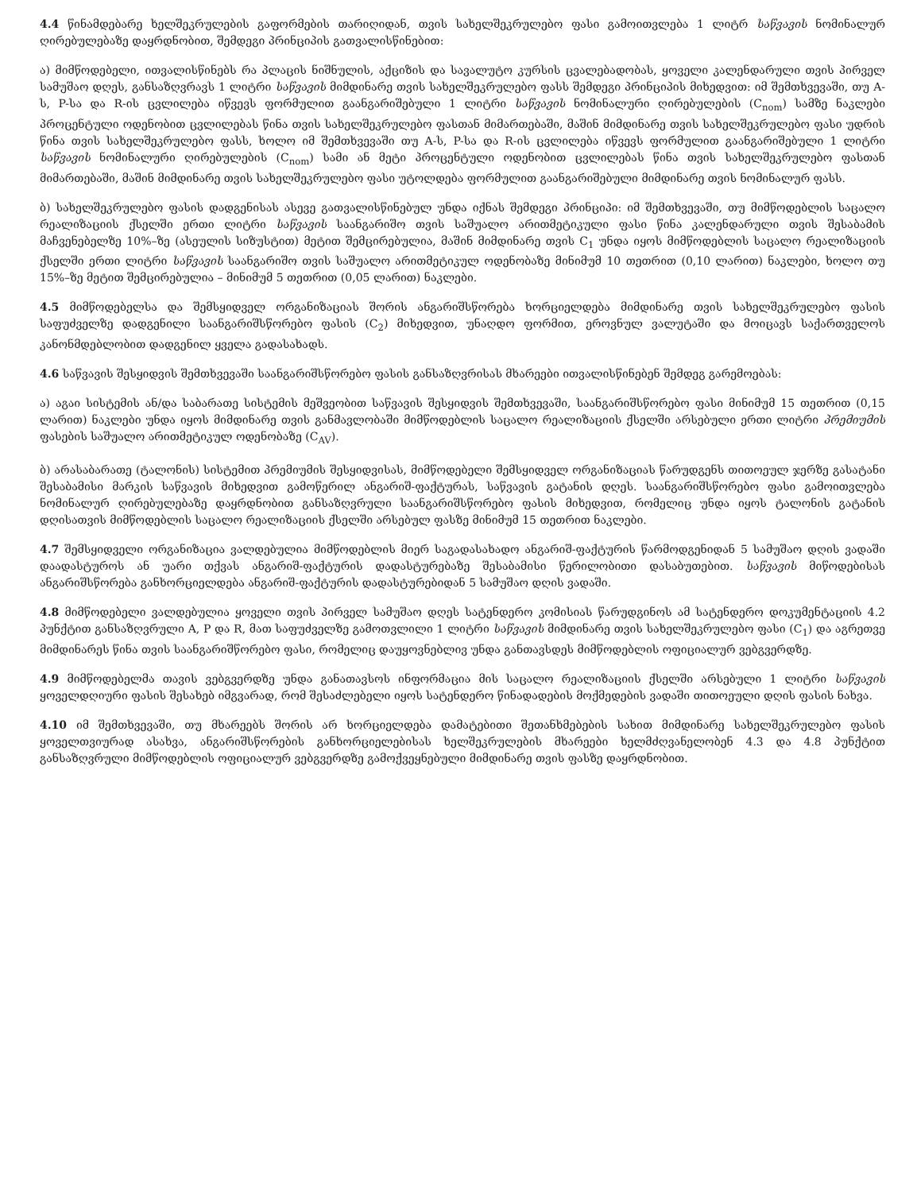4.4 წინამდებარე ხელშეკრულების გაფორმების თარიღიდან, თვის სახელშეკრულებო ფასი გამოითვლება 1 ლიტრ საწვავის ნომინალურ ღირებულებაზე დაყრდნობით, შემდეგი პრინციპის გათვალისწინებით:
ა) მიმწოდებელი, ითვალისწინებს რა პლაცის ნიშნულის, აქციზის და სავალუტო კურსის ცვალებადობას, ყოველი კალენდარული თვის პირველ სამუშაო დღეს, განსაზღვრავს 1 ლიტრი საწვავის მიმდინარე თვის სახელშეკრულებო ფასს შემდეგი პრინციპის მიხედვით: იმ შემთხვევაში, თუ A-ს, P-სა და R-ის ცვლილება იწვევს ფორმულით გაანგარიშებული 1 ლიტრი საწვავის ნომინალური ღირებულების (C<sub>nom</sub>) სამზე ნაკლები პროცენტული ოდენობით ცვლილებას წინა თვის სახელშეკრულებო ფასთან მიმართებაში, მაშინ მიმდინარე თვის სახელშეკრულებო ფასი უდრის წინა თვის სახელშეკრულებო ფასს, ხოლო იმ შემთხვევაში თუ A-ს, P-სა და R-ის ცვლილება იწვევს ფორმულით გაანგარიშებული 1 ლიტრი საწვავის ნომინალური ღირებულების (C<sub>nom</sub>) სამი ან მეტი პროცენტული ოდენობით ცვლილებას წინა თვის სახელშეკრულებო ფასთან მიმართებაში, მაშინ მიმდინარე თვის სახელშეკრულებო ფასი უტოლდება ფორმულით გაანგარიშებული მიმდინარე თვის ნომინალურ ფასს.
ბ) სახელშეკრულებო ფასის დადგენისას ასევე გათვალისწინებულ უნდა იქნას შემდეგი პრინციპი: იმ შემთხვევაში, თუ მიმწოდებლის საცალო რეალიზაციის ქსელში ერთი ლიტრი საწვავის საანგარიშო თვის საშუალო არითმეტიკული ფასი წინა კალენდარული თვის შესაბამის მაჩვენებელზე 10%–ზე (ასეულის სიზუსტით) მეტით შემცირებულია, მაშინ მიმდინარე თვის C<sub>1</sub> უნდა იყოს მიმწოდებლის საცალო რეალიზაციის ქსელში ერთი ლიტრი საწვავის საანგარიშო თვის საშუალო არითმეტიკულ ოდენობაზე მინიმუმ 10 თეთრით (0,10 ლარით) ნაკლები, ხოლო თუ 15%–ზე მეტით შემცირებულია – მინიმუმ 5 თეთრით (0,05 ლარით) ნაკლები.
4.5 მიმწოდებელსა და შემსყიდველ ორგანიზაციას შორის ანგარიშსწორება ხორციელდება მიმდინარე თვის სახელშეკრულებო ფასის საფუძველზე დადგენილი საანგარიშსწორებო ფასის (C<sub>2</sub>) მიხედვით, უნაღდო ფორმით, ეროვნულ ვალუტაში და მოიცავს საქართველოს კანონმდებლობით დადგენილ ყველა გადასახადს.
4.6 საწვავის შესყიდვის შემთხვევაში საანგარიშსწორებო ფასის განსაზღვრისას მხარეები ითვალისწინებენ შემდეგ გარემოებას:
ა) აგაი სისტემის ან/და საბარათე სისტემის მეშვეობით საწვავის შესყიდვის შემთხვევაში, საანგარიშსწორებო ფასი მინიმუმ 15 თეთრით (0,15 ლარით) ნაკლები უნდა იყოს მიმდინარე თვის განმავლობაში მიმწოდებლის საცალო რეალიზაციის ქსელში არსებული ერთი ლიტრი პრემიუმის ფასების საშუალო არითმეტიკულ ოდენობაზე (C<sub>AV</sub>).
ბ) არასაბარათე (ტალონის) სისტემით პრემიუმის შესყიდვისას, მიმწოდებელი შემსყიდველ ორგანიზაციას წარუდგენს თითოეულ ჯერზე გასატანი შესაბამისი მარკის საწვავის მიხედვით გამოწერილ ანგარიშ-ფაქტურას, საწვავის გატანის დღეს. საანგარიშსწორებო ფასი გამოითვლება ნომინალურ ღირებულებაზე დაყრდნობით განსაზღვრული საანგარიშსწორებო ფასის მიხედვით, რომელიც უნდა იყოს ტალონის გატანის დღისათვის მიმწოდებლის საცალო რეალიზაციის ქსელში არსებულ ფასზე მინიმუმ 15 თეთრით ნაკლები.
4.7 შემსყიდველი ორგანიზაცია ვალდებულია მიმწოდებლის მიერ საგადასახადო ანგარიშ-ფაქტურის წარმოდგენიდან 5 სამუშაო დღის ვადაში დაადასტუროს ან უარი თქვას ანგარიშ-ფაქტურის დადასტურებაზე შესაბამისი წერილობითი დასაბუთებით. საწვავის მიწოდებისას ანგარიშსწორება განხორციელდება ანგარიშ-ფაქტურის დადასტურებიდან 5 სამუშაო დღის ვადაში.
4.8 მიმწოდებელი ვალდებულია ყოველი თვის პირველ სამუშაო დღეს სატენდერო კომისიას წარუდგინოს ამ სატენდერო დოკუმენტაციის 4.2 პუნქტით განსაზღვრული A, P და R, მათ საფუძველზე გამოთვლილი 1 ლიტრი საწვავის მიმდინარე თვის სახელშეკრულებო ფასი (C<sub>1</sub>) და აგრეთვე მიმდინარეს წინა თვის საანგარიშწორებო ფასი, რომელიც დაუყოვნებლივ უნდა განთავსდეს მიმწოდებლის ოფიციალურ ვებგვერდზე.
4.9 მიმწოდებელმა თავის ვებგვერდზე უნდა განათავსოს ინფორმაცია მის საცალო რეალიზაციის ქსელში არსებული 1 ლიტრი საწვავის ყოველდღიური ფასის შესახებ იმგვარად, რომ შესაძლებელი იყოს სატენდერო წინადადების მოქმედების ვადაში თითოეული დღის ფასის ნახვა.
4.10 იმ შემთხვევაში, თუ მხარეებს შორის არ ხორციელდება დამატებითი შეთანხმებების სახით მიმდინარე სახელშეკრულებო ფასის ყოველთვიურად ასახვა, ანგარიშსწორების განხორციელებისას ხელშეკრულების მხარეები ხელმძღვანელობენ 4.3 და 4.8 პუნქტით განსაზღვრული მიმწოდებლის ოფიციალურ ვებგვერდზე გამოქვეყნებული მიმდინარე თვის ფასზე დაყრდნობით.